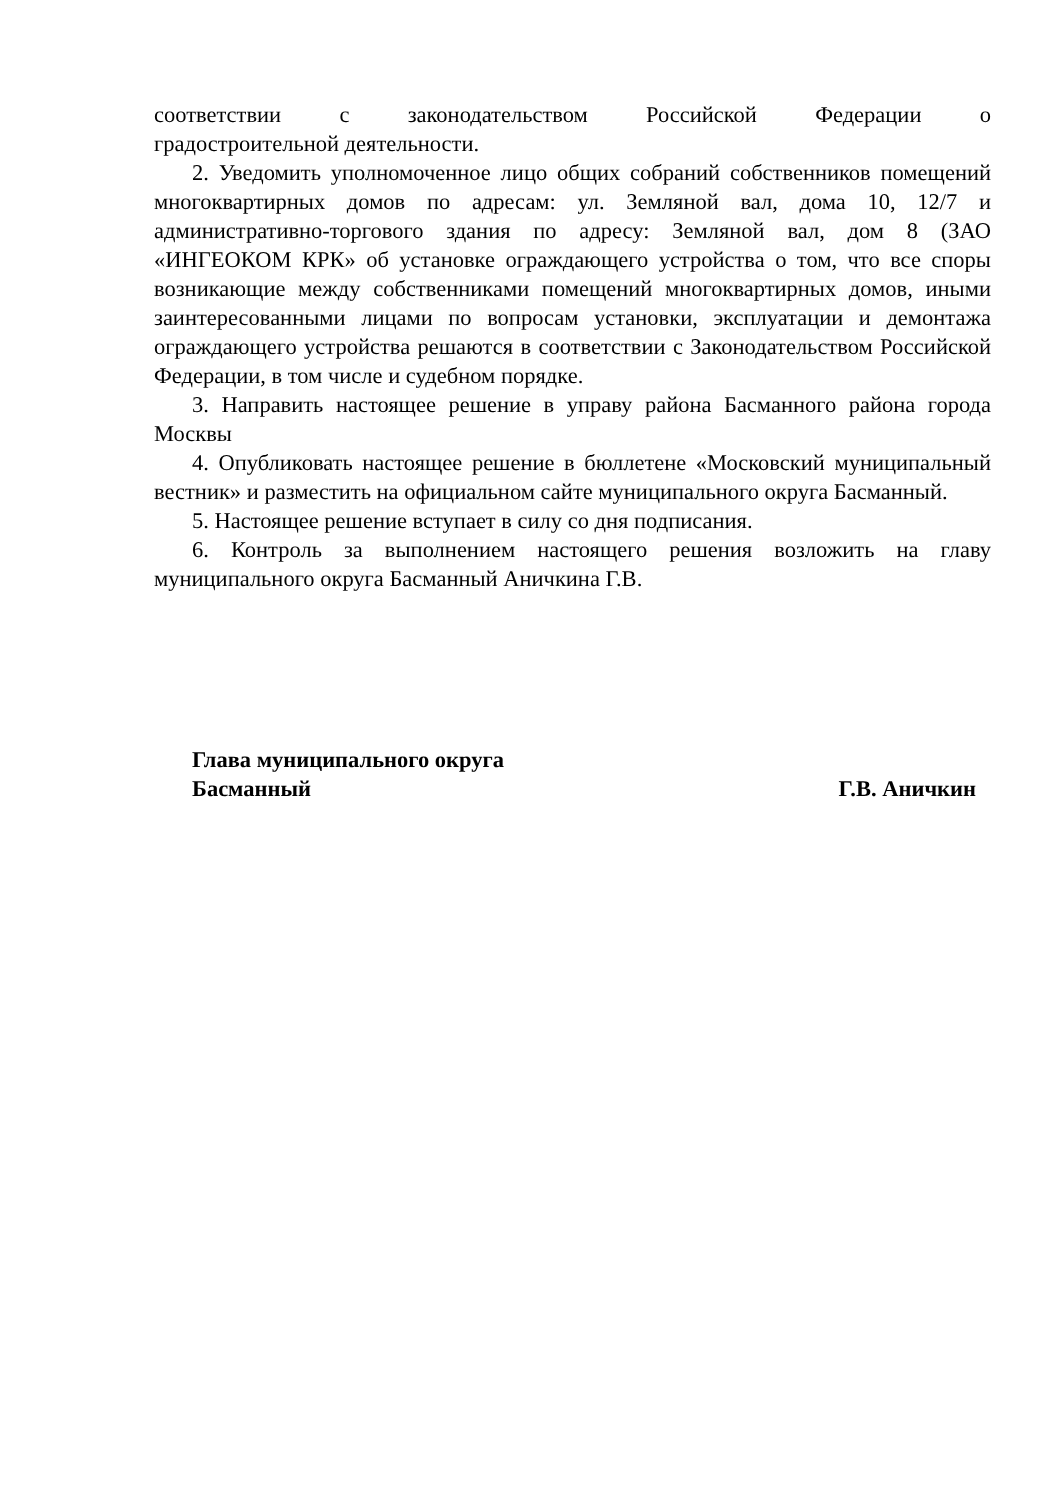соответствии с законодательством Российской Федерации о
градостроительной деятельности.
2. Уведомить уполномоченное лицо общих собраний собственников помещений многоквартирных домов по адресам: ул. Земляной вал, дома 10, 12/7 и административно-торгового здания по адресу: Земляной вал, дом 8 (ЗАО «ИНГЕОКОМ КРК» об установке ограждающего устройства о том, что все споры возникающие между собственниками помещений многоквартирных домов, иными заинтересованными лицами по вопросам установки, эксплуатации и демонтажа ограждающего устройства решаются в соответствии с Законодательством Российской Федерации, в том числе и судебном порядке.
3. Направить настоящее решение в управу района Басманного района города Москвы
4. Опубликовать настоящее решение в бюллетене «Московский муниципальный вестник» и разместить на официальном сайте муниципального округа Басманный.
5. Настоящее решение вступает в силу со дня подписания.
6. Контроль за выполнением настоящего решения возложить на главу муниципального округа Басманный Аничкина Г.В.
Глава муниципального округа
Басманный
Г.В. Аничкин